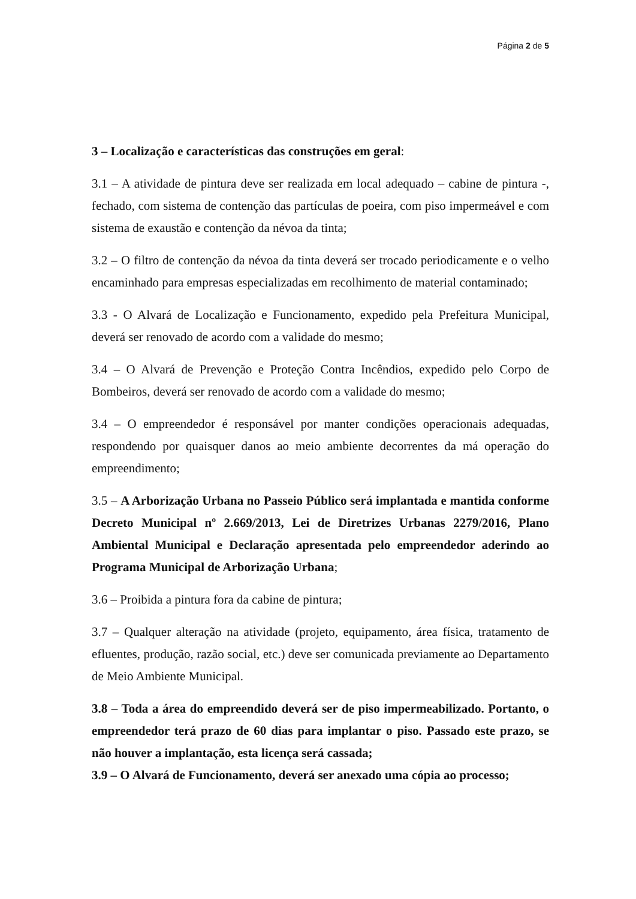Página 2 de 5
3 – Localização e características das construções em geral:
3.1 – A atividade de pintura deve ser realizada em local adequado – cabine de pintura -, fechado, com sistema de contenção das partículas de poeira, com piso impermeável e com sistema de exaustão e contenção da névoa da tinta;
3.2 – O filtro de contenção da névoa da tinta deverá ser trocado periodicamente e o velho encaminhado para empresas especializadas em recolhimento de material contaminado;
3.3 - O Alvará de Localização e Funcionamento, expedido pela Prefeitura Municipal, deverá ser renovado de acordo com a validade do mesmo;
3.4 – O Alvará de Prevenção e Proteção Contra Incêndios, expedido pelo Corpo de Bombeiros, deverá ser renovado de acordo com a validade do mesmo;
3.4 – O empreendedor é responsável por manter condições operacionais adequadas, respondendo por quaisquer danos ao meio ambiente decorrentes da má operação do empreendimento;
3.5 – A Arborização Urbana no Passeio Público será implantada e mantida conforme Decreto Municipal nº 2.669/2013, Lei de Diretrizes Urbanas 2279/2016, Plano Ambiental Municipal e Declaração apresentada pelo empreendedor aderindo ao Programa Municipal de Arborização Urbana;
3.6 – Proibida a pintura fora da cabine de pintura;
3.7 – Qualquer alteração na atividade (projeto, equipamento, área física, tratamento de efluentes, produção, razão social, etc.) deve ser comunicada previamente ao Departamento de Meio Ambiente Municipal.
3.8 – Toda a área do empreendido deverá ser de piso impermeabilizado. Portanto, o empreendedor terá prazo de 60 dias para implantar o piso. Passado este prazo, se não houver a implantação, esta licença será cassada;
3.9 – O Alvará de Funcionamento, deverá ser anexado uma cópia ao processo;